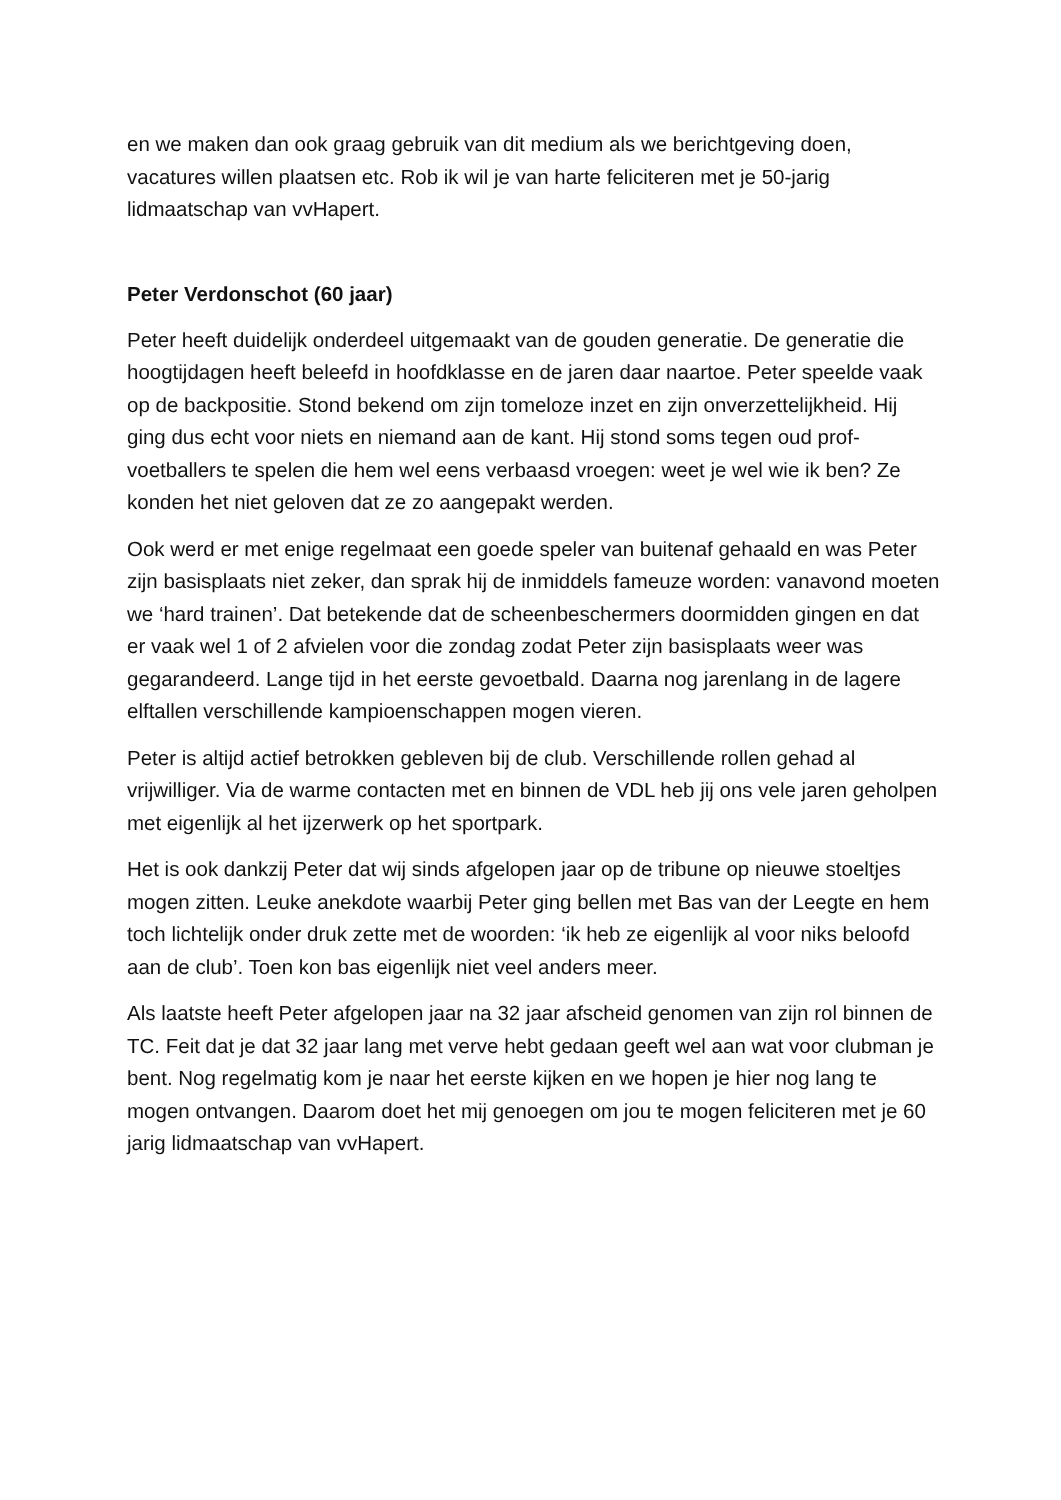en we maken dan ook graag gebruik van dit medium als we berichtgeving doen, vacatures willen plaatsen etc. Rob ik wil je van harte feliciteren met je 50-jarig lidmaatschap van vvHapert.
Peter Verdonschot (60 jaar)
Peter heeft duidelijk onderdeel uitgemaakt van de gouden generatie. De generatie die hoogtijdagen heeft beleefd in hoofdklasse en de jaren daar naartoe. Peter speelde vaak op de backpositie. Stond bekend om zijn tomeloze inzet en zijn onverzettelijkheid. Hij ging dus echt voor niets en niemand aan de kant. Hij stond soms tegen oud prof-voetballers te spelen die hem wel eens verbaasd vroegen: weet je wel wie ik ben? Ze konden het niet geloven dat ze zo aangepakt werden.
Ook werd er met enige regelmaat een goede speler van buitenaf gehaald en was Peter zijn basisplaats niet zeker, dan sprak hij de inmiddels fameuze worden: vanavond moeten we ‘hard trainen’. Dat betekende dat de scheenbeschermers doormidden gingen en dat er vaak wel 1 of 2 afvielen voor die zondag zodat Peter zijn basisplaats weer was gegarandeerd. Lange tijd in het eerste gevoetbald. Daarna nog jarenlang in de lagere elftallen verschillende kampioenschappen mogen vieren.
Peter is altijd actief betrokken gebleven bij de club. Verschillende rollen gehad al vrijwilliger. Via de warme contacten met en binnen de VDL heb jij ons vele jaren geholpen met eigenlijk al het ijzerwerk op het sportpark.
Het is ook dankzij Peter dat wij sinds afgelopen jaar op de tribune op nieuwe stoeltjes mogen zitten. Leuke anekdote waarbij Peter ging bellen met Bas van der Leegte en hem toch lichtelijk onder druk zette met de woorden: ‘ik heb ze eigenlijk al voor niks beloofd aan de club’. Toen kon bas eigenlijk niet veel anders meer.
Als laatste heeft Peter afgelopen jaar na 32 jaar afscheid genomen van zijn rol binnen de TC. Feit dat je dat 32 jaar lang met verve hebt gedaan geeft wel aan wat voor clubman je bent. Nog regelmatig kom je naar het eerste kijken en we hopen je hier nog lang te mogen ontvangen. Daarom doet het mij genoegen om jou te mogen feliciteren met je 60 jarig lidmaatschap van vvHapert.